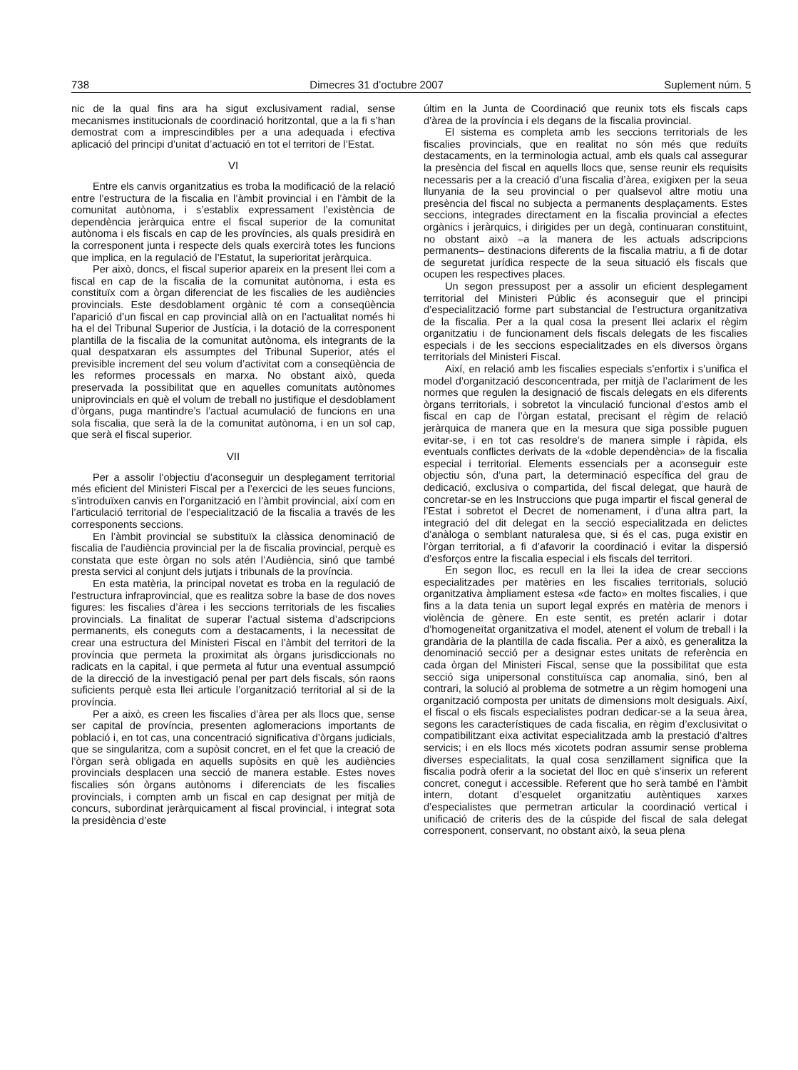738 Dimecres 31 d’octubre 2007 Suplement núm. 5
nic de la qual fins ara ha sigut exclusivament radial, sense mecanismes institucionals de coordinació horitzontal, que a la fi s’han demostrat com a imprescindibles per a una adequada i efectiva aplicació del principi d’unitat d’actuació en tot el territori de l’Estat.
VI
Entre els canvis organitzatius es troba la modificació de la relació entre l’estructura de la fiscalia en l’àmbit provincial i en l’àmbit de la comunitat autònoma, i s’establix expressament l’existència de dependència jeràrquica entre el fiscal superior de la comunitat autònoma i els fiscals en cap de les províncies, als quals presidirà en la corresponent junta i respecte dels quals exercirà totes les funcions que implica, en la regulació de l’Estatut, la superioritat jeràrquica.
Per això, doncs, el fiscal superior apareix en la present llei com a fiscal en cap de la fiscalia de la comunitat autònoma, i esta es constituïx com a òrgan diferenciat de les fiscalies de les audiències provincials. Este desdoblament orgànic té com a conseqüència l’aparició d’un fiscal en cap provincial allà on en l’actualitat només hi ha el del Tribunal Superior de Justícia, i la dotació de la corresponent plantilla de la fiscalia de la comunitat autònoma, els integrants de la qual despatxaran els assumptes del Tribunal Superior, atés el previsible increment del seu volum d’activitat com a conseqüència de les reformes processals en marxa. No obstant això, queda preservada la possibilitat que en aquelles comunitats autònomes uniprovincials en què el volum de treball no justifique el desdoblament d’òrgans, puga mantindre’s l’actual acumulació de funcions en una sola fiscalia, que serà la de la comunitat autònoma, i en un sol cap, que serà el fiscal superior.
VII
Per a assolir l’objectiu d’aconseguir un desplegament territorial més eficient del Ministeri Fiscal per a l’exercici de les seues funcions, s’introduïxen canvis en l’organització en l’àmbit provincial, així com en l’articulació territorial de l’especialització de la fiscalia a través de les corresponents seccions.
En l’àmbit provincial se substituïx la clàssica denominació de fiscalia de l’audiència provincial per la de fiscalia provincial, perquè es constata que este òrgan no sols atén l’Audiència, sinó que també presta servici al conjunt dels jutjats i tribunals de la província.
En esta matèria, la principal novetat es troba en la regulació de l’estructura infraprovincial, que es realitza sobre la base de dos noves figures: les fiscalies d’àrea i les seccions territorials de les fiscalies provincials. La finalitat de superar l’actual sistema d’adscripcions permanents, els coneguts com a destacaments, i la necessitat de crear una estructura del Ministeri Fiscal en l’àmbit del territori de la província que permeta la proximitat als òrgans jurisdiccionals no radicats en la capital, i que permeta al futur una eventual assumpció de la direcció de la investigació penal per part dels fiscals, són raons suficients perquè esta llei articule l’organització territorial al si de la província.
Per a això, es creen les fiscalies d’àrea per als llocs que, sense ser capital de província, presenten aglomeracions importants de població i, en tot cas, una concentració significativa d’òrgans judicials, que se singularitza, com a supòsit concret, en el fet que la creació de l’òrgan serà obligada en aquells supòsits en què les audiències provincials desplacen una secció de manera estable. Estes noves fiscalies són òrgans autònoms i diferenciats de les fiscalies provincials, i compten amb un fiscal en cap designat per mitjà de concurs, subordinat jeràrquicament al fiscal provincial, i integrat sota la presidència d’este
últim en la Junta de Coordinació que reunix tots els fiscals caps d’àrea de la província i els degans de la fiscalia provincial.
El sistema es completa amb les seccions territorials de les fiscalies provincials, que en realitat no són més que reduïts destacaments, en la terminologia actual, amb els quals cal assegurar la presència del fiscal en aquells llocs que, sense reunir els requisits necessaris per a la creació d’una fiscalia d’àrea, exigixen per la seua llunyania de la seu provincial o per qualsevol altre motiu una presència del fiscal no subjecta a permanents desplaçaments. Estes seccions, integrades directament en la fiscalia provincial a efectes orgànics i jeràrquics, i dirigides per un degà, continuaran constituint, no obstant això –a la manera de les actuals adscripcions permanents– destinacions diferents de la fiscalia matriu, a fi de dotar de seguretat jurídica respecte de la seua situació els fiscals que ocupen les respectives places.
Un segon pressupost per a assolir un eficient desplegament territorial del Ministeri Públic és aconseguir que el principi d’especialització forme part substancial de l’estructura organitzativa de la fiscalia. Per a la qual cosa la present llei aclarix el règim organitzatiu i de funcionament dels fiscals delegats de les fiscalies especials i de les seccions especialitzades en els diversos òrgans territorials del Ministeri Fiscal.
Així, en relació amb les fiscalies especials s’enfortix i s’unifica el model d’organització desconcentrada, per mitjà de l’aclariment de les normes que regulen la designació de fiscals delegats en els diferents òrgans territorials, i sobretot la vinculació funcional d’estos amb el fiscal en cap de l’òrgan estatal, precisant el règim de relació jeràrquica de manera que en la mesura que siga possible puguen evitar-se, i en tot cas resoldre’s de manera simple i ràpida, els eventuals conflictes derivats de la «doble dependència» de la fiscalia especial i territorial. Elements essencials per a aconseguir este objectiu són, d’una part, la determinació específica del grau de dedicació, exclusiva o compartida, del fiscal delegat, que haurà de concretar-se en les Instruccions que puga impartir el fiscal general de l’Estat i sobretot el Decret de nomenament, i d’una altra part, la integració del dit delegat en la secció especialitzada en delictes d’anàloga o semblant naturalesa que, si és el cas, puga existir en l’òrgan territorial, a fi d’afavorir la coordinació i evitar la dispersió d’esforços entre la fiscalia especial i els fiscals del territori.
En segon lloc, es recull en la llei la idea de crear seccions especialitzades per matèries en les fiscalies territorials, solució organitzativa àmpliament estesa «de facto» en moltes fiscalies, i que fins a la data tenia un suport legal exprés en matèria de menors i violència de gènere. En este sentit, es pretén aclarir i dotar d’homogeneïtat organitzativa el model, atenent el volum de treball i la grandària de la plantilla de cada fiscalia. Per a això, es generalitza la denominació secció per a designar estes unitats de referència en cada òrgan del Ministeri Fiscal, sense que la possibilitat que esta secció siga unipersonal constituïsca cap anomalia, sinó, ben al contrari, la solució al problema de sotmetre a un règim homogeni una organització composta per unitats de dimensions molt desiguals. Així, el fiscal o els fiscals especialistes podran dedicar-se a la seua àrea, segons les característiques de cada fiscalia, en règim d’exclusivitat o compatibilitzant eixa activitat especialitzada amb la prestació d’altres servicis; i en els llocs més xicotets podran assumir sense problema diverses especialitats, la qual cosa senzillament significa que la fiscalia podrà oferir a la societat del lloc en què s’inserix un referent concret, conegut i accessible. Referent que ho serà també en l’àmbit intern, dotant d’esquelet organitzatiu autèntiques xarxes d’especialistes que permetran articular la coordinació vertical i unificació de criteris des de la cúspide del fiscal de sala delegat corresponent, conservant, no obstant això, la seua plena